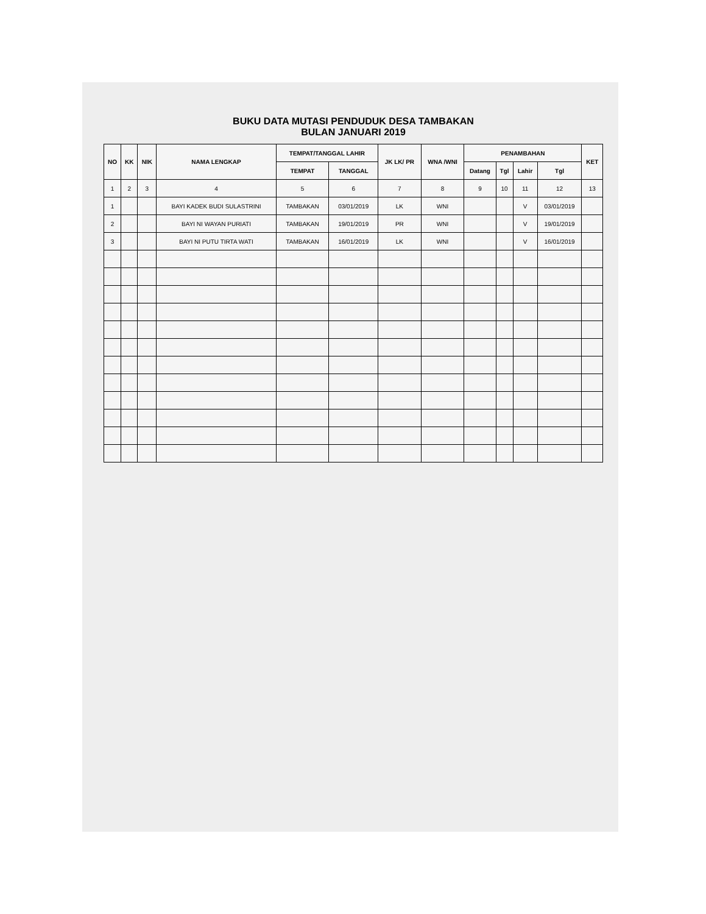BUKU DATA MUTASI PENDUDUK DESA TAMBAKAN
BULAN JANUARI 2019
| NO | KK | NIK | NAMA LENGKAP | TEMPAT/TANGGAL LAHIR | | JK LK/ PR | WNA /WNI | PENAMBAHAN | | | | KET |
| --- | --- | --- | --- | --- | --- | --- | --- | --- | --- | --- | --- | --- |
| | | | | TEMPAT | TANGGAL | | | Datang | Tgl | Lahir | Tgl | |
| 1 | 2 | 3 | 4 | 5 | 6 | 7 | 8 | 9 | 10 | 11 | 12 | 13 |
| 1 | | | BAYI KADEK BUDI SULASTRINI | TAMBAKAN | 03/01/2019 | LK | WNI | | | V | 03/01/2019 | |
| 2 | | | BAYI NI WAYAN PURIATI | TAMBAKAN | 19/01/2019 | PR | WNI | | | V | 19/01/2019 | |
| 3 | | | BAYI NI PUTU TIRTA WATI | TAMBAKAN | 16/01/2019 | LK | WNI | | | V | 16/01/2019 | |